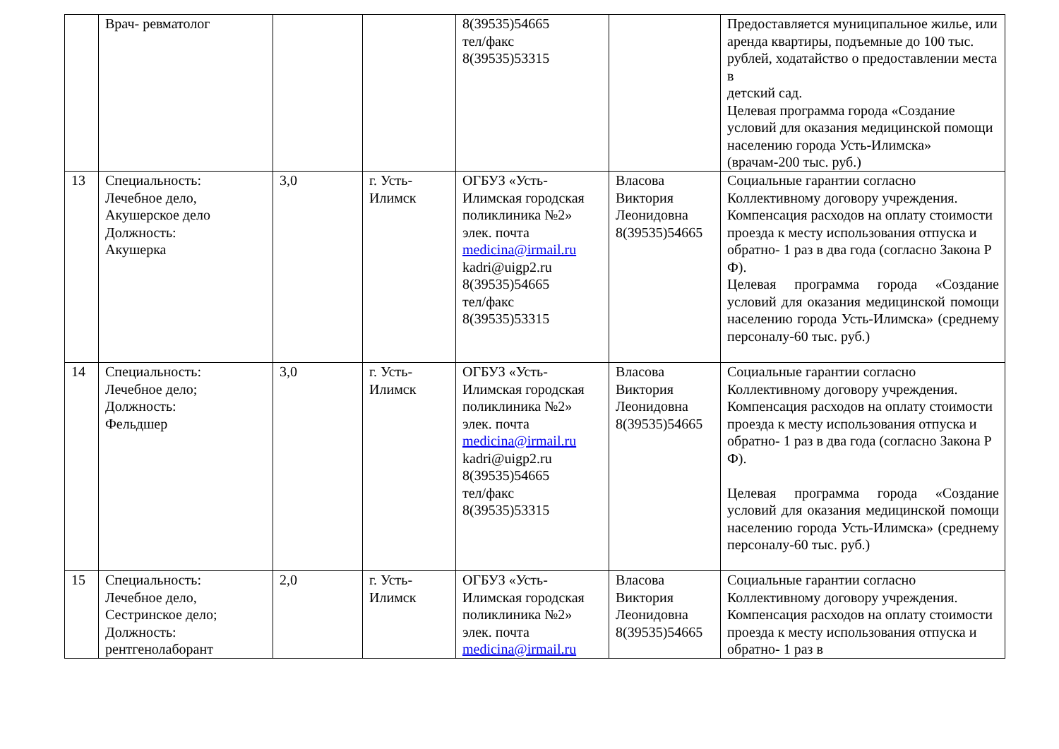| | Врач- ревматолог | | | 8(39535)54665 тел/факс 8(39535)53315 | | Предоставляется муниципальное жилье, или аренда квартиры, подъемные до 100 тыс. рублей, ходатайство о предоставлении места в детский сад. Целевая программа города «Создание условий для оказания медицинской помощи населению города Усть-Илимска» (врачам-200 тыс. руб.) |
| 13 | Специальность: Лечебное дело, Акушерское дело Должность: Акушерка | 3,0 | г. Усть-Илимск | ОГБУЗ «Усть-Илимская городская поликлиника №2» элек. почта medicina@irmail.ru kadri@uigp2.ru 8(39535)54665 тел/факс 8(39535)53315 | Власова Виктория Леонидовна 8(39535)54665 | Социальные гарантии согласно Коллективному договору учреждения. Компенсация расходов на оплату стоимости проезда к месту использования отпуска и обратно- 1 раз в два года (согласно Закона Р Ф). Целевая программа города «Создание условий для оказания медицинской помощи населению города Усть-Илимска» (среднему персоналу-60 тыс. руб.) |
| 14 | Специальность: Лечебное дело; Должность: Фельдшер | 3,0 | г. Усть-Илимск | ОГБУЗ «Усть-Илимская городская поликлиника №2» элек. почта medicina@irmail.ru kadri@uigp2.ru 8(39535)54665 тел/факс 8(39535)53315 | Власова Виктория Леонидовна 8(39535)54665 | Социальные гарантии согласно Коллективному договору учреждения. Компенсация расходов на оплату стоимости проезда к месту использования отпуска и обратно- 1 раз в два года (согласно Закона Р Ф). Целевая программа города «Создание условий для оказания медицинской помощи населению города Усть-Илимска» (среднему персоналу-60 тыс. руб.) |
| 15 | Специальность: Лечебное дело, Сестринское дело; Должность: рентгенолаборант | 2,0 | г. Усть-Илимск | ОГБУЗ «Усть-Илимская городская поликлиника №2» элек. почта medicina@irmail.ru | Власова Виктория Леонидовна 8(39535)54665 | Социальные гарантии согласно Коллективному договору учреждения. Компенсация расходов на оплату стоимости проезда к месту использования отпуска и обратно- 1 раз в |